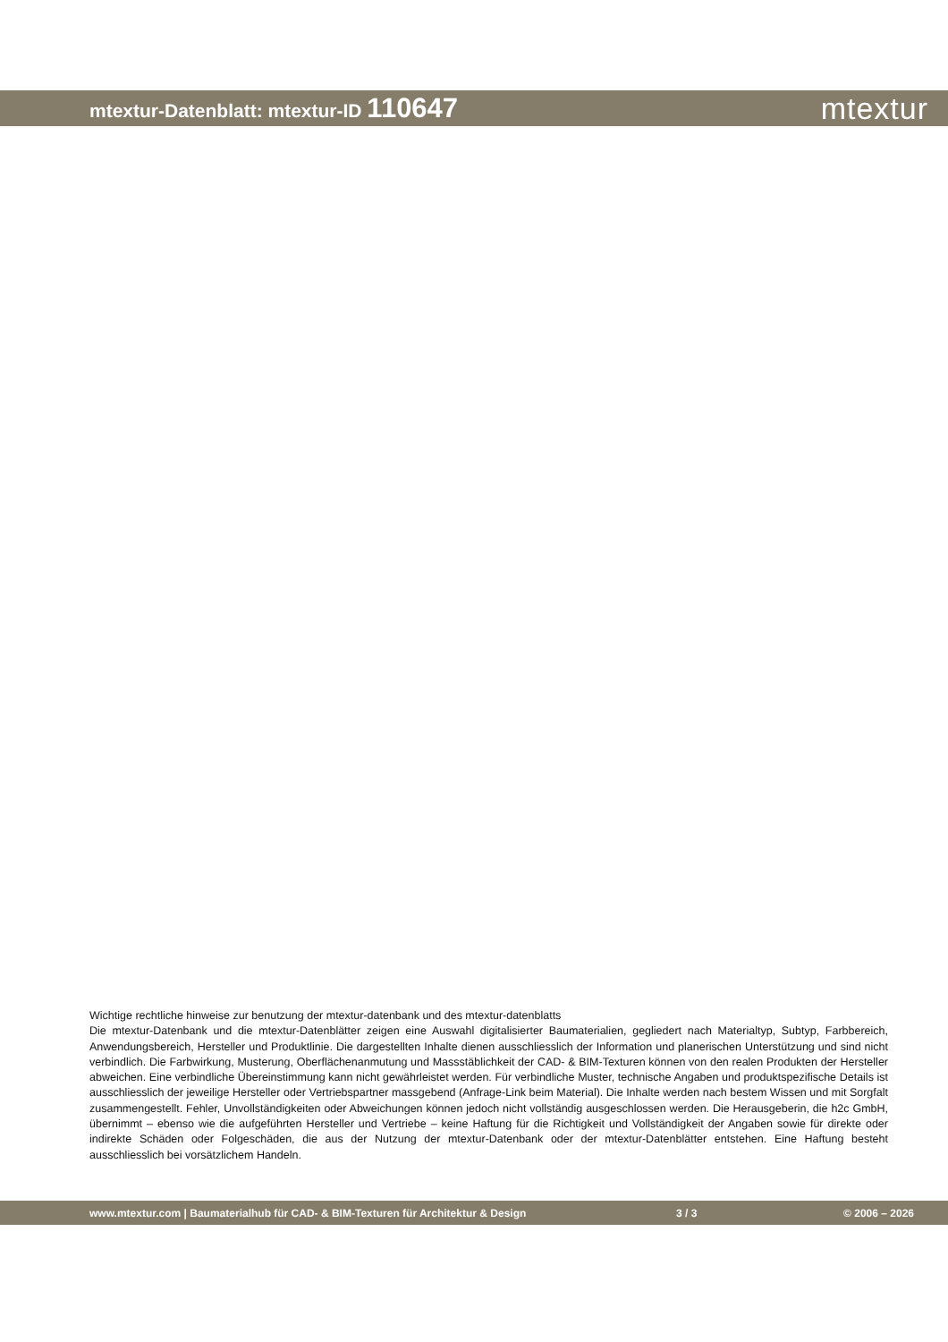mtextur-Datenblatt: mtextur-ID 110647
mtextur
Wichtige rechtliche hinweise zur benutzung der mtextur-datenbank und des mtextur-datenblatts
Die mtextur-Datenbank und die mtextur-Datenblätter zeigen eine Auswahl digitalisierter Baumaterialien, gegliedert nach Materialtyp, Subtyp, Farbbereich, Anwendungsbereich, Hersteller und Produktlinie. Die dargestellten Inhalte dienen ausschliesslich der Information und planerischen Unterstützung und sind nicht verbindlich. Die Farbwirkung, Musterung, Oberflächenanmutung und Massstäblichkeit der CAD- & BIM-Texturen können von den realen Produkten der Hersteller abweichen. Eine verbindliche Übereinstimmung kann nicht gewährleistet werden. Für verbindliche Muster, technische Angaben und produktspezifische Details ist ausschliesslich der jeweilige Hersteller oder Vertriebspartner massgebend (Anfrage-Link beim Material). Die Inhalte werden nach bestem Wissen und mit Sorgfalt zusammengestellt. Fehler, Unvollständigkeiten oder Abweichungen können jedoch nicht vollständig ausgeschlossen werden. Die Herausgeberin, die h2c GmbH, übernimmt – ebenso wie die aufgeführten Hersteller und Vertriebe – keine Haftung für die Richtigkeit und Vollständigkeit der Angaben sowie für direkte oder indirekte Schäden oder Folgeschäden, die aus der Nutzung der mtextur-Datenbank oder der mtextur-Datenblätter entstehen. Eine Haftung besteht ausschliesslich bei vorsätzlichem Handeln.
www.mtextur.com | Baumaterialhub für CAD- & BIM-Texturen für Architektur & Design 3 / 3 © 2006 – 2026